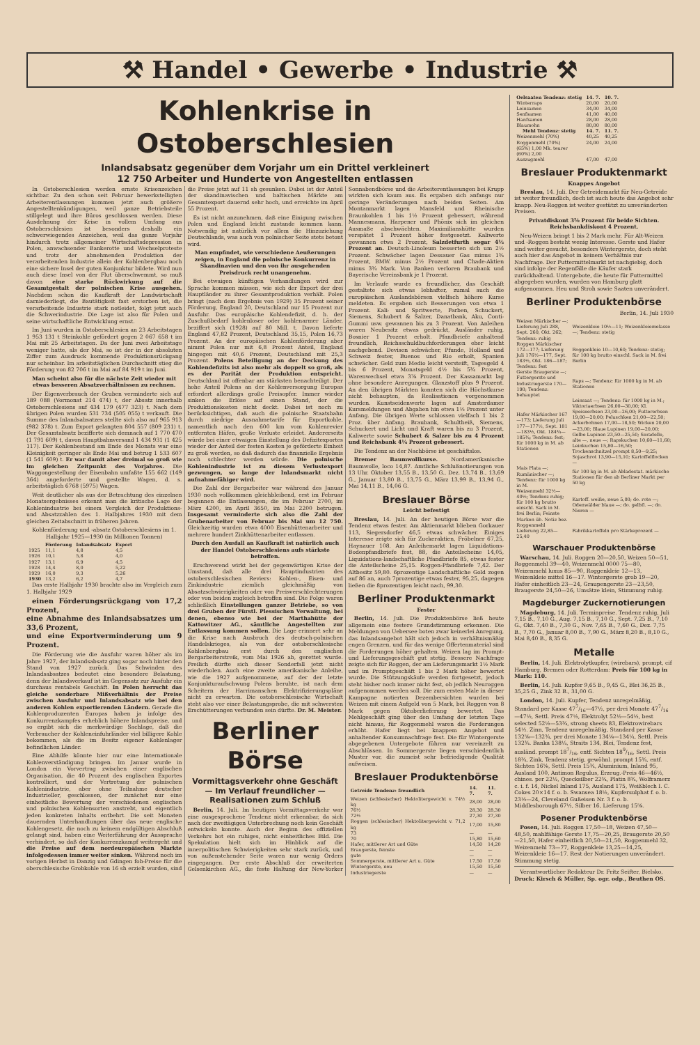⚒ Handel • Gewerbe • Industrie ⚒
Kohlenkrise in Ostoberschlesien
Inlandsabsatz gegenüber dem Vorjahr um ein Drittel verkleinert
12 750 Arbeiter und Hunderte von Angestellten entlassen
In Ostoberschlesien werden ernste Krisenzeichen sichtbar. Zu den schon seit Februar bewerkstelligten Arbeiterentlassungen kommen jetzt auch größere Angestelltenkündigungen, weil ganze Betriebsteile stillgelegt und ihre Büros geschlossen werden. Diese Ausdehnung der Krise in vollem Umfang aus Ostoberschlesien ist besonders deshalb ein schwerwiegendes Anzeichen, weil das ganze Vorjahr hindurch trotz allgemeiner Wirtschaftsdepression in Polen, anwachsender Bankerotte und Wechselproteste und trotz der abnehmenden Produktion der verarbeitenden Industrie allein der Kohlenbergbau noch eine sichere Insel der guten Konjunktur bildete. Wird nun auch diese Insel von der Flut überschwemmt, so muß davon eine starke Rückwirkung auf die Gesamtgestalt der polnischen Krise ausgehen. Nachdem schon die Kaufkraft der Landwirtschaft darniederliegt, die Bautätigkeit fast erstorben ist, die verarbeitende Industrie stark notleidet, folgt jetzt auch die Schwerindustrie. Die Lage ist also für Polen und seine wirtschaftliche Entwicklung ernst.
Im Juni wurden in Ostoberschlesien an 23 Arbeitstagen 1 953 131 t Steinkohle gefördert gegen 2 067 658 t im Mai mit 25 Arbeitstagen. Da der Juni zwei Arbeitstage weniger hatte, als der Mai, so ist der in der absoluten Ziffer zum Ausdruck kommende Produktionsrückgang nur scheinbar. Im arbeitstäglichen Durchschnitt stieg die Förderung von 82 706 t im Mai auf 84 919 t im Juni.
Man scheint also für die nächste Zeit wieder mit etwas besseren Absatzverhältnissen zu rechnen.
Der Eigenverbrauch der Gruben verminderte sich auf 189 088 (Vormonat 214 474) t, der Absatz innerhalb Ostoberschlesiens auf 434 179 (477 323) t. Nach dem übrigen Polen wurden 531 734 (505 055) t verkauft. Die Summe des Inlandsabsatzes stellte sich also auf 965 913 (982 378) t. Zum Export gelangten 804 557 (809 231) t. Der Gesamtabsatz bezifferte sich demnach auf 1 770 470 (1 791 609) t, davon Hauptbahnversand 1 434 931 (1 425 117). Der Kohlenbestand am Ende des Monats war eine Kleinigkeit geringer als Ende Mai und betrug 1 533 607 (1 541 609) t. Er war damit aber dreimal so groß wie im gleichen Zeitpunkt des Vorjahres. Die Waggongestellung der Eisenbahn umfaßte 155 662 (149 364) angeforderte und gestellte Wagen, d. s. arbeitstäglich 6768 (5975) Wagen.
Weit deutlicher als aus der Betrachtung des einzelnen Monatsergebnisses erkennt man die kritische Lage der Kohlenindustrie bei einem Vergleich der Produktions- und Absatzzahlen des 1. Halbjahres 1930 mit dem gleichen Zeitabschnitt in früheren Jahren.
Kohlenförderung und -absatz Ostoberschlesiens im 1. Halbjahr 1925—1930 (in Millionen Tonnen)
| | Förderung | Inlandsabsatz | Export |
| --- | --- | --- | --- |
| 1925 | 11,1 | 4,8 | 4,5 |
| 1926 | 10,1 | 5,8 | 4,0 |
| 1927 | 13,1 | 6,9 | 4,5 |
| 1928 | 14,4 | 8,0 | 5,22 |
| 1929 | 16,0 | 9,3 | 5,26 |
| 1930 | 13,2 | 6,2 | 4,7 |
Das erste Halbjahr 1930 brachte also im Vergleich zum 1. Halbjahr 1929
einen Förderungsrückgang von 17,2 Prozent,
eine Abnahme des Inlandsabsatzes um 33,6 Prozent,
und eine Exportverminderung um 9 Prozent.
Die Förderung wie die Ausfuhr waren höher als im Jahre 1927, der Inlandsabsatz ging sogar noch hinter den Stand von 1927 zurück. Das Schwinden des Inlandsabsatzes bedeutet eine besondere Belastung, denn der Inlandsverkauf ist im Gegensatz zur Ausfuhr ein durchaus rentabels Geschäft. In Polen herrscht das gleiche sonderbare Mißverhältnis der Preise zwischen Ausfuhr und Inlandsabsatz wie bei den anderen Kohlen exportierenden Ländern. Gerade die Kohlenproduzenten Europas haben ja infolge des Konkurrenzkampfes erheblich höhere Inlandspreise, und so ergibt sich die merkwürdige Sachlage, daß die Verbraucher der Kohleneinfuhrländer viel billigere Kohle bekommen, als die im Besitz eigener Kohlenlager befindlichen Länder.
Eine Abhilfe könnte hier nur eine Internationale Kohlenverständigung bringen. Im Januar wurde in London ein Vorvertrag zwischen einer englischen Organisation, die 40 Prozent des englischen Exportes kontrolliert, und der Vertretung der polnischen Kohlenindustrie, aber ohne Teilnahme deutscher Industrieller, geschlossen, der zunächst nur eine einheitliche Bewertung der verschiedenen englischen und polnischen Kohlensorten anstrebt, und eigentlich jeden konkreten Inhalts entbehrt. Die seit Monaten dauernden Unterhandlungen über das neue englische Kohlengesetz, die noch zu keinem endgültigen Abschluß gelangt sind, haben eine Weiterführung der Aussprache verhindert, so daß der Konkurrenzkampf weitergeht und die Preise auf dem nordeuropäischen Markte infolgedessen immer weiter sinken. Während noch im vorigen Herbst in Danzig und Gdingen fob-Preise für die oberschlesische Grobkohle von 16 sh erzielt wurden, sind die Preise jetzt auf 11 sh gesunken. Dabei ist der Anteil der skandinavischen und baltischen Märkte am Gesamtexport dauernd sehr hoch, und erreichte im April 55 Prozent.
Es ist nicht anzunehmen, daß eine Einigung zwischen Polen und England leicht zustande kommen kann. Notwendig ist natürlich vor allem die Hinzuziehung Deutschlands, was auch von polnischer Seite stets betont wird.
Man empfindet, wie verschiedene Aeußerungen zeigen, in England die polnische Konkurrenz in Skandinavien und den von ihr ausgehenden Preisdruck recht unangenehm.
Bei etwaigen künftigen Verhandlungen wird zur Sprache kommen müssen, wie sich der Export der drei Hauptländer zu ihrer Gesamtproduktion verhält. Polen bringt (nach dem Ergebnis von 1929) 35 Prozent seiner Förderung, England 20, Deutschland nur 15 Prozent zur Ausfuhr. Das europäische Kohlendefizit, d. h. der Zuschußbedarf kohlenloser oder kohlenarmer Länder, beziffert sich (1928) auf 80 Mill. t. Davon lieferte England 47,82 Prozent, Deutschland 35,15, Polen 16,73 Prozent. An der europäischen Kohlenförderung aber nimmt Polen nur mit 6,8 Prozent Anteil, England hingegen mit 40,6 Prozent, Deutschland mit 25,3 Prozent. Polens Beteiligung an der Deckung des Kohlendefizits ist also mehr als doppelt so groß, als es der Parität der Produktion entspricht. Deutschland ist offenbar am stärksten benachteiligt. Der hohe Anteil Polens an der Kohlenversorgung Europas erfordert allerdings große Preisopfer. Immer wieder sinken die Erlöse auf einen Stand, der die Produktionskosten nicht deckt. Dabei ist noch zu berücksichtigen, daß auch die polnische Staatsbahn durch niedrige Ausnahmetarife für Exportkohle, namentlich nach den 600 km vom Kohlenrevier entfernten Häfen, große Verluste erleidet. Andererseits würde bei einer etwaigen Einstellung des Defizitexportes wieder der Anteil der festen Kosten je geförderte Einheit zu groß werden, so daß dadurch das finanzielle Ergebnis noch schlechter werden würde. Die polnische Kohlenindustrie ist zu diesem Verlustexport gezwungen, so lange der Inlandsmarkt nicht aufnahmefähiger wird.
Die Zahl der Bergarbeiter war während des Januar 1930 noch vollkommen gleichbleibend, erst im Februar begannen die Entlassungen, die im Februar 2700, im März 4200, im April 3650, im Mai 2200 betrugen. Insgesamt verminderte sich also die Zahl der Grubenarbeiter von Februar bis Mai um 12 750. Gleichzeitig wurden etwa 4000 Eisenhüttenarbeiter und mehrere hundert Zinkhüttenarbeiter entlassen.
Durch den Ausfall an Kaufkraft ist natürlich auch der Handel Ostoberschlesiens aufs stärkste betroffen.
Erschwerend wirkt bei der gegenwärtigen Krise der Umstand, daß alle drei Hauptindustrien des ostoberschlesischen Reviers: Kohlen-, Eisen- und Zinkindustrie ziemlich gleichmäßig von Absatzschwierigkeiten oder von Preisverschlechterungen oder von beiden zugleich betroffen sind. Die Folge waren schließlich Einstellungen ganzer Betriebe, so von drei Gruben der Fürstl. Plessischen Verwaltung, bei denen, ebenso wie bei der Marthahütte der Kattowitzer AG., sämtliche Angestellten zur Entlassung kommen sollen. Die Lage erinnert sehr an die Krise nach Ausbruch des deutsch-polnischen Handelskrieges, als von der ostoberschlesische Kohlenbergbau erst durch den englischen Bergarbeiterstreik, vom Mai 1926 ab, gerettet wurde. Freilich dürfte sich dieser Sonderfall jetzt nicht wiederholen. Auch eine zweite amerikanische Anleihe, wie die 1927 aufgenommene, auf der der letzte Konjunkturaufschwung Polens beruhte, ist nach dem Scheitern der Harrimanschen Elektrifizierungspläne nicht zu erwarten. Die ostoberschlesische Wirtschaft steht also vor einer Belastungsprobe, die mit schwersten Erschütterungen verbunden sein dürfte. Dr. M. Meister.
Berliner Börse
Vormittagsverkehr ohne Geschäft — Im Verlauf freundlicher — Realisationen zum Schluß
Berlin, 14. Juli. Im heutigen Vormittagsverkehr war eine ausgesprochene Tendenz nicht erkennbar, da sich nach der zweitägigen Unterbrechung noch kein Geschäft entwickeln konnte. Auch der Beginn des offiziellen Verkehrs bot ein ruhiges, nicht einheitliches Bild. Die Spekulation hielt sich im Hinblick auf die innerpolitischen Schwierigkeiten sehr stark zurück, und von außenstehender Seite waren nur wenig Orders eingegangen. Der erste Abschluß der erweiterten Gelsenkirchen AG., die feste Haltung der New-Yorker Sonnabendbörse und die Arbeiterentlassungen bei Krupp wirkten sich kaum aus. Es ergaben sich anfangs nur geringe Veränderungen nach beiden Seiten. Am Montanmarkt lagen Mansfeld und Rheinische Braunkohlen 1 bis 1½ Prozent gebessert, während Mannesmann, Harpener und Phönix sich im gleichen Ausmaße abschwächten. Maximilianshütte wurden verspätet 1 Prozent höher festgesetzt. Kaliwerte gewannen etwa 2 Prozent, Salzdetfurth sogar 4½ Prozent an. Deutsch-Linoleum besserten sich um 2½ Prozent. Schwächer lagen Dessauer Gas minus 1¾ Prozent, BMW. minus 2½ Prozent und Chade-Aktien minus 3¾ Mark. Von Banken verloren Braubank und Bayerische Vereinsbank je 1 Prozent.
Im Verlaufe wurde es freundlicher, das Geschäft gestaltete sich etwas lebhafter, zumal auch die europäischen Auslandsbörsen vielfach höhere Kurse meldeten. Es ergaben sich Besserungen von etwa 1 Prozent. Kali- und Spritwerte, Farben, Schuckert, Siemens, Schubert & Salzer, Danatbank, Aku, Conti-Gummi usw. gewannen bis zu 3 Prozent. Von Anleihen waren Neubesitz etwas gedrückt, Ausländer ruhig, Bosnier 1 Prozent erholt. Pfandbriefe anhaltend freundlich, Reichsschuldbuchforderungen eher leicht nachgebend. Devisen schwächer, Pfunde, Holland und Schweiz fester, Buenos und Rio erholt, Spanien schwächer. Geld zum Medio leicht versteift, Tagesgeld 4 bis 6 Prozent, Monatsgeld 4½ bis 5¾ Prozent, Warenwechsel etwa 3⅞ Prozent. Der Kassamarkt lag ohne besondere Anregungen. Glanzstoff plus 9 Prozent. An den übrigen Märkten konnten sich die Höchstkurse nicht behaupten, da Realisationen vorgenommen wurden. Kunstseidenwerte lagen auf Amsterdamer Kursmeldungen und Abgaben hin etwa 1½ Prozent unter Anfang. Die übrigen Werte schlossen vielfach 1 bis 2 Proz. über Anfang. Braubank, Schultheiß, Siemens, Schuckert und Licht und Kraft waren bis zu 3 Prozent, Kaliwerte sowie Schubert & Salzer bis zu 4 Prozent und Reichsbank 4¼ Prozent gebessert.
Die Tendenz an der Nachbörse ist geschäftslos.
Bremer Baumwollkurse. Nordamerikanische Baumwolle, loco 14,87. Amtliche Schlußnotierungen von 13 Uhr. Oktober 13,55 B., 13,50 G., Dez. 13,74 B., 13,69 G., Januar 13,80 B., 13,75 G., März 13,99 B., 13,94 G., Mai 14,11 B., 14,06 G.
Breslauer Börse
Leicht befestigt
Breslau, 14. Juli. An der heutigen Börse war die Tendenz etwas fester. Am Aktienmarkt blieben Gorkauer 113, Siegersdorfer 46,5 etwas schwächer. Einiges Interesse zeigte sich für Zuckeraktien, Fröbelner 67,25, Haynauer 108. Am Anleihemarkt lagen Liquidations-Bodenpfandbriefe fest, 88, die Anteilscheine 14,05, Liquidations-landschaftliche Pfandbriefe 85, etwas fester die Anteilscheine 25,15. Roggen-Pfandbriefe 7,42. Der Altbesitz 59,80. 6prozentige Landschaftliche Gold zogen auf 86 an, auch 7prozentige etwas fester, 95,25, dagegen ließen die 8prozentigen leicht nach, 99,30.
Berliner Produktenmarkt
Fester
Berlin, 14. Juli. Die Produktenbörse ließ heute allgemein eine festere Grundstimmung erkennen. Die Meldungen von Uebersee boten zwar keinerlei Anregung, das Inlandsangebot hält sich jedoch in verhältnismäßig engen Grenzen, und für das wenige Offertenmaterial sind die Forderungen höher gehalten. Weizen lag im Prompt- und Lieferungsgeschäft gut stetig. Bessere Nachfrage zeigte sich für Roggen, der am Lieferungsmarkt 1½ Mark und im Promptgeschäft 1 bis 2 Mark höher bewertet wurde. Die Stützungskäufe werden fortgesetzt, jedoch steht bisher noch immer nicht fest, ob jedlich Neuroggen aufgenommen werden soll. Die zum ersten Male in dieser Kampagne notierten Dezembersichten wurden bei Weizen mit einem Aufgeld von 5 Mark, bei Roggen von 8 Mark gegen Oktoberlieferung bewertet. Das Mehlgeschäft ging über den Umfang der letzten Tage nicht hinaus, für Roggenmehl waren die Forderungen erhöht. Hafer liegt bei knappem Angebot und anhaltender Konsumnachfrage fest. Die für Wintergerste abgegebenen Untergebote führen nur vereinzelt zu Abschlüssen. In Sommergerste liegen verschiedentlich Muster vor, die zumeist sehr befriedigende Qualität aufweisen.
Breslauer Produktenbörse
| Getreide Tendenz: freundlich | 14. 7. | 11. 7. |
| --- | --- | --- |
| Weizen (schlesischer) Hektolitergewicht v. 74½ kg | 28,00 | 28,00 |
| 76½ | 28,30 | 28,30 |
| 72½ | 27,30 | 27,30 |
| Roggen (schlesischer) Hektolitergewicht v. 71,2 kg | 17,00 | 15,80 |
| 73 | — | — |
| 70 | 15,80 | 15,60 |
| Hafer, mittlerer Art und Güte | 14,50 | 14,20 |
| Braugerste, feinste | — | — |
| gute | — | — |
| Sommergerste, mittlerer Art u. Güte | 17,50 | 17,50 |
| Wintergerste, neu | 15,50 | 15,50 |
| Industriegerste | — | — |
| Oelsaaten Tendenz: stetig | 14. 7. | 10. 7. |
| --- | --- | --- |
| Winterraps | 20,00 | 20,00 |
| Leinsamen | 34,00 | 34,00 |
| Senfsamen | 41,00 | 40,00 |
| Hanfsamen | 28,00 | 28,00 |
| Blaumohn | 80,00 | 80,00 |
| Mehl Tendenz: stetig | 14. 7. | 11. 7. |
| Weizenmehl (70%) | 40,25 | 40,25 |
| Roggenmehl (70%) | 24,00 | 24,00 |
| (65%) 1,00 Mk. teurer | | |
| (60%) 2,00 | | |
| Auszugmehl | 47,00 | 47,00 |
Breslauer Produktenmarkt
Knappes Angebot
Breslau, 14. Juli. Der Getreidemarkt für Neu-Getreide ist weiter freundlich, doch ist auch heute das Angebot sehr knapp. Neu-Roggen ist weiter gestützt zu unveränderten Preisen.
Privatdiskont 3⅝ Prozent für beide Sichten.
Reichsbankdiskont 4 Prozent.
Neu-Weizen bringt 1 bis 2 Mark mehr. Für Alt-Weizen und -Roggen besteht wenig Interesse. Gerste und Hafer sind weiter gesucht, besonders Wintergerste, doch steht auch hier das Angebot in keinem Verhältnis zur Nachfrage. Der Futtermittelmarkt ist nachgiebig, doch sind infolge der Regenfälle die Käufer stark zurückhaltend. Untergebote, die heute für Futtermittel abgegeben wurden, wurden von Hamburg glatt aufgenommen. Heu und Stroh sowie Saaten unverändert.
Berliner Produktenbörse
Berlin, 14. Juli 1930
| Weizen Märkischer —; Lieferung Juli 288, Sept. 260, Okt. 262; Tendenz: ruhig | Weizenkleie 10½—11; Weizenkleiemelasse —; Tendenz: stetig |
| Roggen Märkischer 172—177; Lieferung Juli 176½—177, Sept. 183½, Okt. 186—187; Tendenz: fest | Roggenkleie 10—10,60; Tendenz: stetig; für 100 kg brutto einschl. Sack in M. frei Berlin |
| Gerste Braugerste —; Futtergerste und Industriegerste 170—190; Tendenz: behauptet | Raps —; Tendenz: für 1000 kg in M. ab Stationen |
| Hafer Märkischer 167—173; Lieferung Juli 177—177½, Sept. 181—183½, Okt. 184¾—185¾; Tendenz: fest; für 1000 kg in M. ab Stationen | Leinsaat —; Tendenz: für 1000 kg in M.; Viktoriaerbsen 26,00—30,00; Kl. Speiseerbsen 23,00—26,00; Futtererbsen 19,00—20,00; Peluschken 21,00—22,50; Ackerbohnen 17,00—18,50; Wicken 20,00—23,00; Blaue Lupinen 19,00—20,00; Gelbe Lupinen 23,50—25,50; Seradelle, alte —, neue —; Rapskuchen 10,60—11,60; Leinkuchen 15,80—16,50; Trockenschnitzel prompt 8,50—9,25; Sojaschrot 13,90—15,10; Kartoffelflocken — |
| Mais Plata —; Rumänischer —; Tendenz: für 1000 kg in M. | für 100 kg in M. ab Abladestat. märkische Stationen für den ab Berliner Markt per 50 kg |
| Weizenmehl 32½—40½; Tendenz ruhig; für 100 kg brutto einschl. Sack in M. frei Berlin; Feinste Marken üb. Notiz bez. | Kartoff. weiße, neue 5,00; do. rote —; Odenwälder blaue —; do. gelbfl. —; do. Nieren — |
| Roggenmehl Lieferung 22,85—25,40 | Fabrikkartoffeln pro Stärkeprozent — |
Warschauer Produktenbörse
Warschau, 14. Juli. Roggen 20—20,50, Weizen 50—51, Roggenmehl 39—40, Weizenmehl 0000 75—80, Weizenmehl luxus 85—90, Roggenkleie 12—13, Weizenkleie mittel 16—17. Wintergerste grob 19—20, Hafer einheitlich 23—24, Graupengerste 23—23,50, Braugerste 24,50—26, Umsätze klein, Stimmung ruhig.
Magdeburger Zuckernotierungen
Magdeburg, 14. Juli. Terminpreise. Tendenz ruhig, Juli 7,15 B., 7,10 G., Aug. 7,15 B., 7,10 G., Sept. 7,25 B., 7,10 G., Okt. 7,40 B., 7,30 G., Nov. 7,65 B., 7,60 G., Dez. 7,75 B., 7,70 G., Januar 8,00 B., 7,90 G., März 8,20 B., 8,10 G., Mai 8,40 B., 8,35 G.
Metalle
Berlin, 14. Juli. Elektrolytkupfer, (wirebars), prompt, cif Hamburg, Bremen oder Rotterdam: Preis für 100 kg in Mark: 110.
Berlin, 14. Juli. Kupfer 9,65 B., 9,45 G., Blei 36,25 B., 35,25 G., Zink 32 B., 31,00 G.
London, 14. Juli. Kupfer, Tendenz unregelmäßig, Standard per Kasse 477/16—47½, per drei Monate 477/16—47½, Settl. Preis 47½, Elektrolyt 52½—54½, best selected 52½—53¾, strong sheets 83, Elektrowirebars 54½. Zinn, Tendenz unregelmäßig, Standard per Kasse 132⅝—132¾, per drei Monate 134⅛—134¼, Settl. Preis 132¾. Banka 138¼, Straits 134, Blei, Tendenz fest, ausländ. prompt 187/16, entf. Sichten 189/16, Settl. Preis 18¾, Zink, Tendenz stetig, gewöhnl. prompt 15¾, entf. Sichten 16⅝, Settl. Preis 15¾, Aluminium, Inland 95, Ausland 100, Antimon Regulus, Erzeug.-Preis 46—46½, chines. per 22½, Quecksilber 22¾, Platin 8¾, Wolframerz c. i. f. 14, Nickel Inland 175, Ausland 175, Weißblech I. C. Cokes 20×14 f. o. b. Swansea 18½, Kupfersulphat f. o. b. 23½—24, Cleveland Gußeisen Nr. 3 f. o. b. Middlesborough 67½, Silber 16, Lieferung 15⅝.
Posener Produktenbörse
Posen, 14. Juli. Roggen 17,50—18, Weizen 47,50—48,50, mahlfähige Gerste 17,75—20,25, Braugerste 20,50—21,50, Hafer einheitlich 20,50—21,50, Roggenmehl 32, Weizenmehl 73—77, Roggenkleie 13,25—14,25, Weizenkleie 16—17. Rest der Notierungen unverändert. Stimmung stetig.
Verantwortlicher Redakteur Dr. Fritz Seifter, Bielsko, Druck: Kirsch & Müller, Sp. ogr. odp., Beuthen OS.